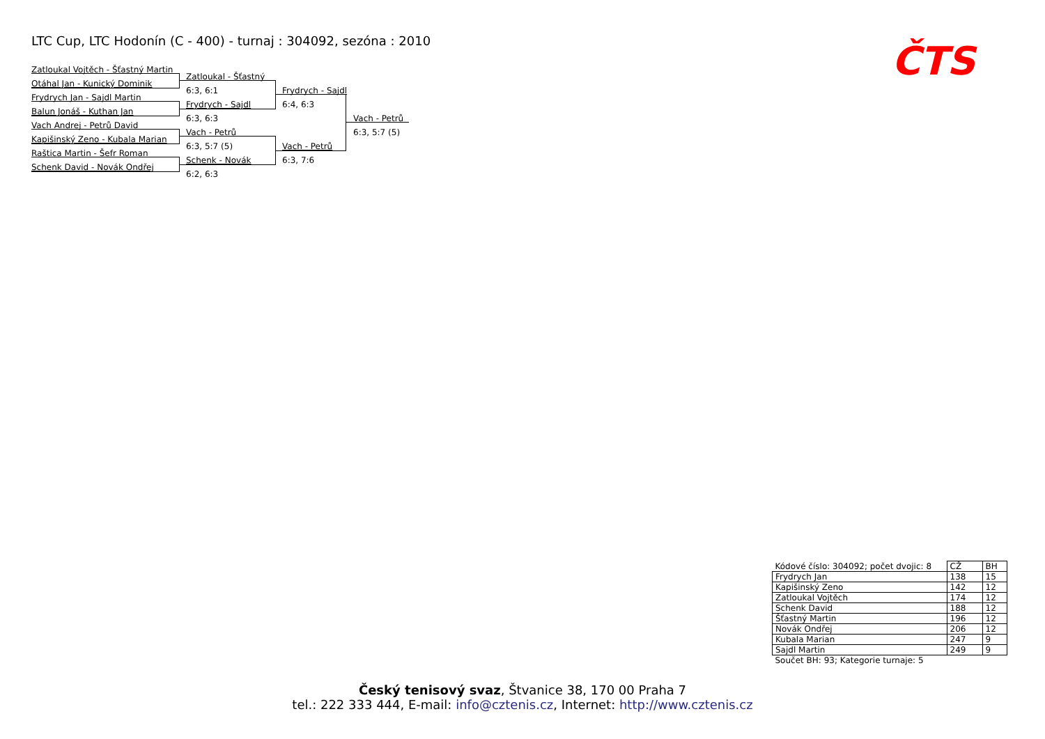LTC Cup, LTC Hodonín (C - 400) - turnaj : 304092, sezóna : 2010
Zatloukal Vojtěch - Šťastný Martin
Otáhal Jan - Kunický Dominik
Frydrych Jan - Sajdl Martin
Balun Jonáš - Kuthan Jan
Vach Andrej - Petrů David
Kapišinský Zeno - Kubala Marian
Raštica Martin - Šefr Roman
Schenk David - Novák Ondřej
Zatloukal - Šťastný
6:3, 6:1
Frydrych - Sajdl
6:3, 6:3
Vach - Petrů
6:3, 5:7 (5)
Schenk - Novák
6:2, 6:3
Frydrych - Sajdl
6:4, 6:3
Vach - Petrů
6:3, 7:6
Vach - Petrů
6:3, 5:7 (5)
ČTS
| Kódové číslo: 304092; počet dvojic: 8 | CŽ | BH |
| Frydrych Jan | 138 | 15 |
| Kapišinský Zeno | 142 | 12 |
| Zatloukal Vojtěch | 174 | 12 |
| Schenk David | 188 | 12 |
| Šťastný Martin | 196 | 12 |
| Novák Ondřej | 206 | 12 |
| Kubala Marian | 247 | 9 |
| Sajdl Martin | 249 | 9 |
| Součet BH: 93; Kategorie turnaje: 5 | | |
Český tenisový svaz, Štvanice 38, 170 00 Praha 7
tel.: 222 333 444, E-mail: info@cztenis.cz, Internet: http://www.cztenis.cz